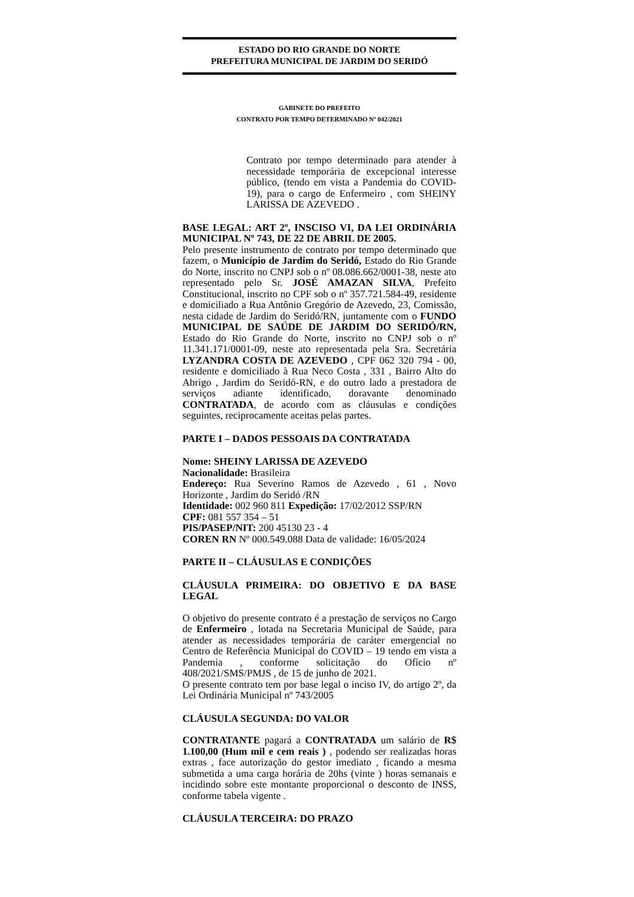ESTADO DO RIO GRANDE DO NORTE
PREFEITURA MUNICIPAL DE JARDIM DO SERIDÓ
GABINETE DO PREFEITO
CONTRATO POR TEMPO DETERMINADO Nº 042/2021
Contrato por tempo determinado para atender à necessidade temporária de excepcional interesse público, (tendo em vista a Pandemia do COVID- 19), para o cargo de Enfermeiro , com SHEINY LARISSA DE AZEVEDO .
BASE LEGAL: ART 2º, INSCISO VI, DA LEI ORDINÁRIA MUNICIPAL Nº 743, DE 22 DE ABRIL DE 2005.
Pelo presente instrumento de contrato por tempo determinado que fazem, o Município de Jardim do Seridó, Estado do Rio Grande do Norte, inscrito no CNPJ sob o nº 08.086.662/0001-38, neste ato representado pelo Sr. JOSÉ AMAZAN SILVA, Prefeito Constitucional, inscrito no CPF sob o nº 357.721.584-49, residente e domiciliado a Rua Antônio Gregório de Azevedo, 23, Comissão, nesta cidade de Jardim do Seridó/RN, juntamente com o FUNDO MUNICIPAL DE SAÚDE DE JARDIM DO SERIDÓ/RN, Estado do Rio Grande do Norte, inscrito no CNPJ sob o nº 11.341.171/0001-09, neste ato representada pela Sra. Secretária LYZANDRA COSTA DE AZEVEDO , CPF 062 320 794 - 00, residente e domiciliado à Rua Neco Costa , 331 , Bairro Alto do Abrigo , Jardim do Seridó-RN, e do outro lado a prestadora de serviços adiante identificado, doravante denominado CONTRATADA, de acordo com as cláusulas e condições seguintes, reciprocamente aceitas pelas partes.
PARTE I – DADOS PESSOAIS DA CONTRATADA
Nome: SHEINY LARISSA DE AZEVEDO
Nacionalidade: Brasileira
Endereço: Rua Severino Ramos de Azevedo , 61 , Novo Horizonte , Jardim do Seridó /RN
Identidade: 002 960 811 Expedição: 17/02/2012 SSP/RN
CPF: 081 557 354 – 51
PIS/PASEP/NIT: 200 45130 23 - 4
COREN RN Nº 000.549.088 Data de validade: 16/05/2024
PARTE II – CLÁUSULAS E CONDIÇÕES
CLÁUSULA PRIMEIRA: DO OBJETIVO E DA BASE LEGAL
O objetivo do presente contrato é a prestação de serviços no Cargo de Enfermeiro , lotada na Secretaria Municipal de Saúde, para atender as necessidades temporária de caráter emergencial no Centro de Referência Municipal do COVID – 19 tendo em vista a Pandemia , conforme solicitação do Ofício nº 408/2021/SMS/PMJS , de 15 de junho de 2021.
O presente contrato tem por base legal o inciso IV, do artigo 2º, da Lei Ordinária Municipal nº 743/2005
CLÁUSULA SEGUNDA: DO VALOR
CONTRATANTE pagará a CONTRATADA um salário de R$ 1.100,00 (Hum mil e cem reais ) , podendo ser realizadas horas extras , face autorização do gestor imediato , ficando a mesma submetida a uma carga horária de 20hs (vinte ) horas semanais e incidindo sobre este montante proporcional o desconto de INSS, conforme tabela vigente .
CLÁUSULA TERCEIRA: DO PRAZO